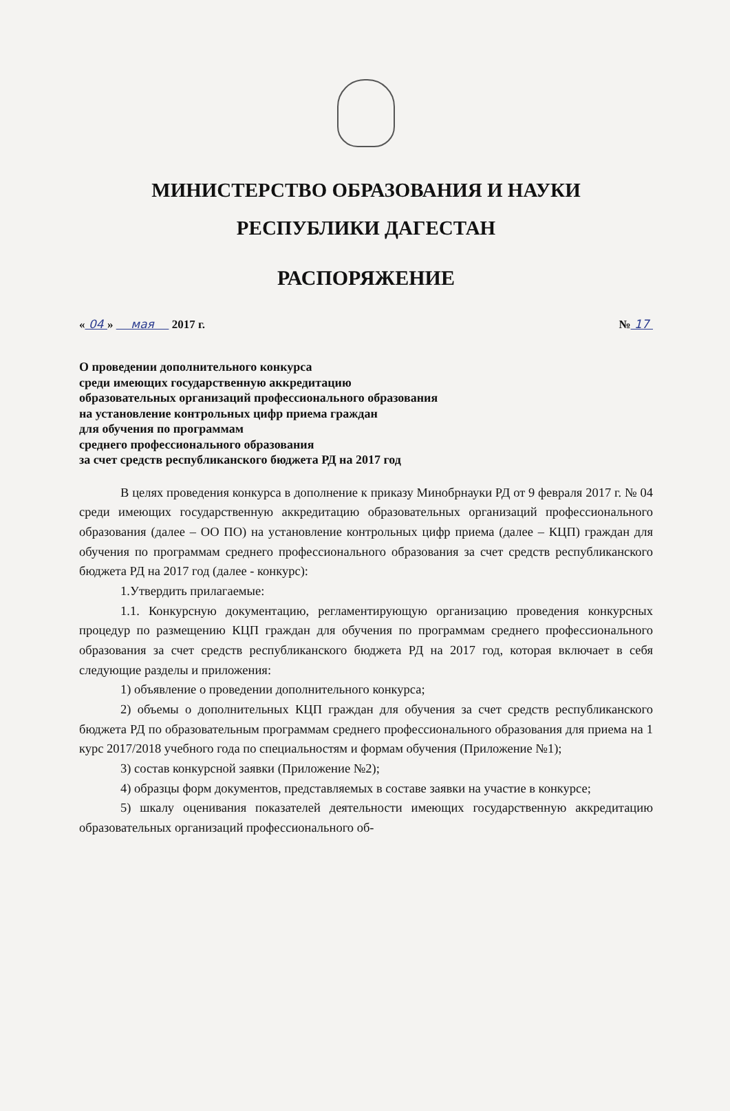МИНИСТЕРСТВО ОБРАЗОВАНИЯ И НАУКИ
РЕСПУБЛИКИ ДАГЕСТАН
РАСПОРЯЖЕНИЕ
« 04 » мая 2017 г. № 17
О проведении дополнительного конкурса
среди имеющих государственную аккредитацию
образовательных организаций профессионального образования
на установление контрольных цифр приема граждан
для обучения по программам
среднего профессионального образования
за счет средств республиканского бюджета РД на 2017 год
В целях проведения конкурса в дополнение к приказу Минобрнауки РД от 9 февраля 2017 г. № 04 среди имеющих государственную аккредитацию образовательных организаций профессионального образования (далее – ОО ПО) на установление контрольных цифр приема (далее – КЦП) граждан для обучения по программам среднего профессионального образования за счет средств республиканского бюджета РД на 2017 год (далее - конкурс):
1.Утвердить прилагаемые:
1.1. Конкурсную документацию, регламентирующую организацию проведения конкурсных процедур по размещению КЦП граждан для обучения по программам среднего профессионального образования за счет средств республиканского бюджета РД на 2017 год, которая включает в себя следующие разделы и приложения:
1) объявление о проведении дополнительного конкурса;
2) объемы о дополнительных КЦП граждан для обучения за счет средств республиканского бюджета РД по образовательным программам среднего профессионального образования для приема на 1 курс 2017/2018 учебного года по специальностям и формам обучения (Приложение №1);
3) состав конкурсной заявки (Приложение №2);
4) образцы форм документов, представляемых в составе заявки на участие в конкурсе;
5) шкалу оценивания показателей деятельности имеющих государственную аккредитацию образовательных организаций профессионального об-